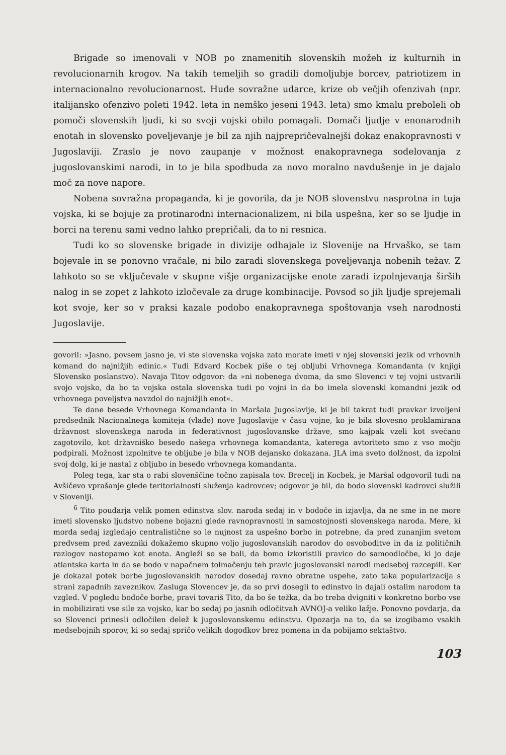Brigade so imenovali v NOB po znamenitih slovenskih možeh iz kulturnih in revolucionarnih krogov. Na takih temeljih so gradili domoljubje borcev, patriotizem in internacionalno revolucionarnost. Hude sovražne udarce, krize ob večjih ofenzivah (npr. italijansko ofenzivo poleti 1942. leta in nemško jeseni 1943. leta) smo kmalu preboleli ob pomoči slovenskih ljudi, ki so svoji vojski obilo pomagali. Domači ljudje v enonarodnih enotah in slovensko poveljevanje je bil za njih najprepričevalnejši dokaz enakopravnosti v Jugoslaviji. Zraslo je novo zaupanje v možnost enakopravnega sodelovanja z jugoslovanskimi narodi, in to je bila spodbuda za novo moralno navdušenje in je dajalo moč za nove napore.
Nobena sovražna propaganda, ki je govorila, da je NOB slovenstvu nasprotna in tuja vojska, ki se bojuje za protinarodni internacionalizem, ni bila uspešna, ker so se ljudje in borci na terenu sami vedno lahko prepričali, da to ni resnica.
Tudi ko so slovenske brigade in divizije odhajale iz Slovenije na Hrvaško, se tam bojevale in se ponovno vračale, ni bilo zaradi slovenskega poveljevanja nobenih težav. Z lahkoto so se vključevale v skupne višje organizacijske enote zaradi izpolnjevanja širših nalog in se zopet z lahkoto izločevale za druge kombinacije. Povsod so jih ljudje sprejemali kot svoje, ker so v praksi kazale podobo enakopravnega spoštovanja vseh narodnosti Jugoslavije.
govoril: »Jasno, povsem jasno je, vi ste slovenska vojska zato morate imeti v njej slovenski jezik od vrhovnih komand do najnižjih edinic.« Tudi Edvard Kocbek piše o tej obljubi Vrhovnega Komandanta (v knjigi Slovensko poslanstvo). Navaja Titov odgovor: da »ni nobenega dvoma, da smo Slovenci v tej vojni ustvarili svojo vojsko, da bo ta vojska ostala slovenska tudi po vojni in da bo imela slovenski komandni jezik od vrhovnega poveljstva navzdol do najnižjih enot«.
Te dane besede Vrhovnega Komandanta in Maršala Jugoslavije, ki je bil takrat tudi pravkar izvoljeni predsednik Nacionalnega komiteja (vlade) nove Jugoslavije v času vojne, ko je bila slovesno proklamirana državnost slovenskega naroda in federativnost jugoslovanske države, smo kajpak vzeli kot svečano zagotovilo, kot državniško besedo našega vrhovnega komandanta, katerega avtoriteto smo z vso močjo podpirali. Možnost izpolnitve te obljube je bila v NOB dejansko dokazana. JLA ima sveto dolžnost, da izpolni svoj dolg, ki je nastal z obljubo in besedo vrhovnega komandanta.
Poleg tega, kar sta o rabi slovenščine točno zapisala tov. Brecelj in Kocbek, je Maršal odgovoril tudi na Avšičevo vprašanje glede teritorialnosti služenja kadrovcev; odgovor je bil, da bodo slovenski kadrovci služili v Sloveniji.
<sup>6</sup> Tito poudarja velik pomen edinstva slov. naroda sedaj in v bodoče in izjavlja, da ne sme in ne more imeti slovensko ljudstvo nobene bojazni glede ravnopravnosti in samostojnosti slovenskega naroda. Mere, ki morda sedaj izgledajo centralistične so le nujnost za uspešno borbo in potrebne, da pred zunanjim svetom predvsem pred zavezniki dokažemo skupno voljo jugoslovanskih narodov do osvoboditve in da iz političnih razlogov nastopamo kot enota. Angleži so se bali, da bomo izkoristili pravico do samoodločbe, ki jo daje atlantska karta in da se bodo v napačnem tolmačenju teh pravic jugoslovanski narodi medseboj razcepili. Ker je dokazal potek borbe jugoslovanskih narodov dosedaj ravno obratne uspehe, zato taka popularizacija s strani zapadnih zaveznikov. Zasluga Slovencev je, da so prvi dosegli to edinstvo in dajali ostalim narodom ta vzgled. V pogledu bodoče borbe, pravi tovariš Tito, da bo še težka, da bo treba dvigniti v konkretno borbo vse in mobilizirati vse sile za vojsko, kar bo sedaj po jasnih odločitvah AVNOJ-a veliko lažje. Ponovno povdarja, da so Slovenci prinesli odločilen delež k jugoslovanskemu edinstvu. Opozarja na to, da se izogibamo vsakih medsebojnih sporov, ki so sedaj spričo velikih dogodkov brez pomena in da pobijamo sektaštvo.
103